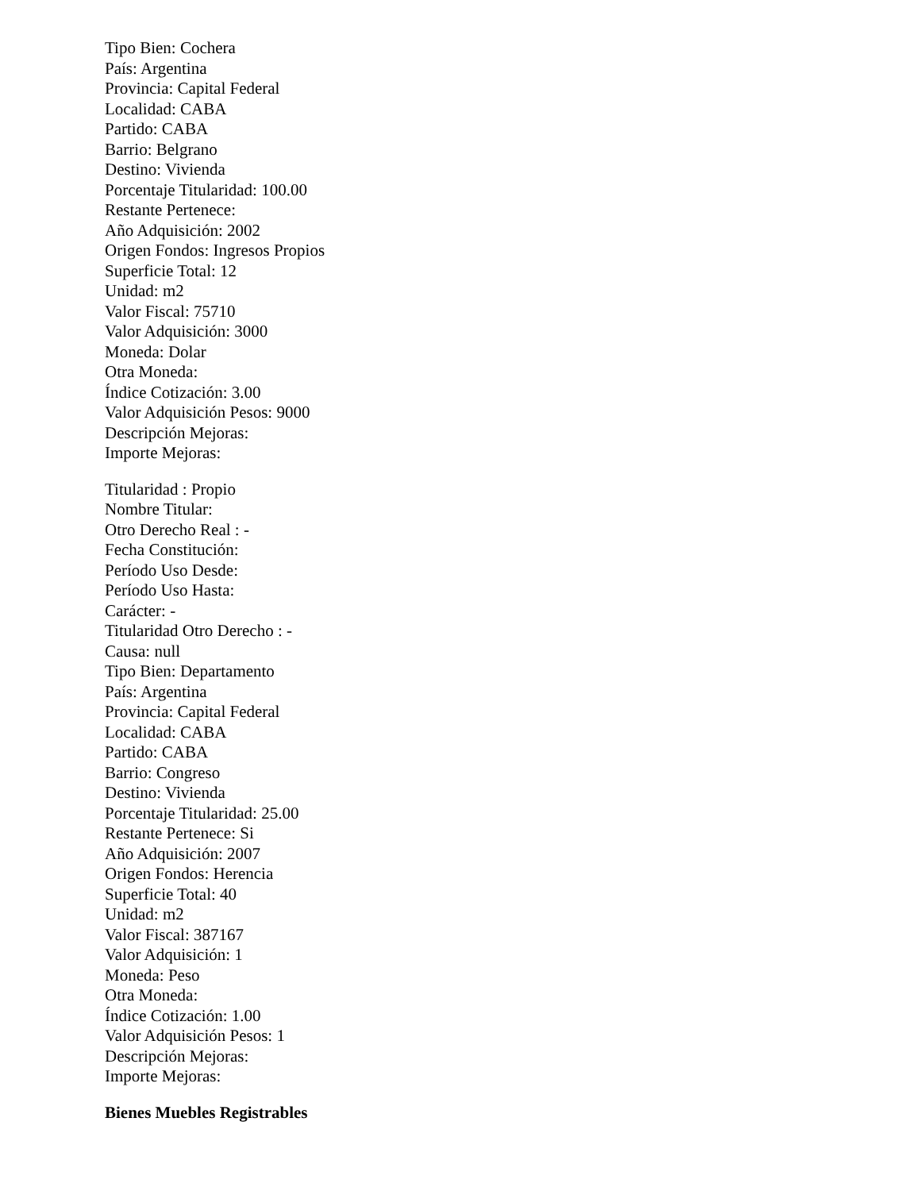Tipo Bien: Cochera
País: Argentina
Provincia: Capital Federal
Localidad: CABA
Partido: CABA
Barrio: Belgrano
Destino: Vivienda
Porcentaje Titularidad: 100.00
Restante Pertenece:
Año Adquisición: 2002
Origen Fondos: Ingresos Propios
Superficie Total: 12
Unidad: m2
Valor Fiscal: 75710
Valor Adquisición: 3000
Moneda: Dolar
Otra Moneda:
Índice Cotización: 3.00
Valor Adquisición Pesos: 9000
Descripción Mejoras:
Importe Mejoras:
Titularidad : Propio
Nombre Titular:
Otro Derecho Real : -
Fecha Constitución:
Período Uso Desde:
Período Uso Hasta:
Carácter: -
Titularidad Otro Derecho : -
Causa: null
Tipo Bien: Departamento
País: Argentina
Provincia: Capital Federal
Localidad: CABA
Partido: CABA
Barrio: Congreso
Destino: Vivienda
Porcentaje Titularidad: 25.00
Restante Pertenece: Si
Año Adquisición: 2007
Origen Fondos: Herencia
Superficie Total: 40
Unidad: m2
Valor Fiscal: 387167
Valor Adquisición: 1
Moneda: Peso
Otra Moneda:
Índice Cotización: 1.00
Valor Adquisición Pesos: 1
Descripción Mejoras:
Importe Mejoras:
Bienes Muebles Registrables